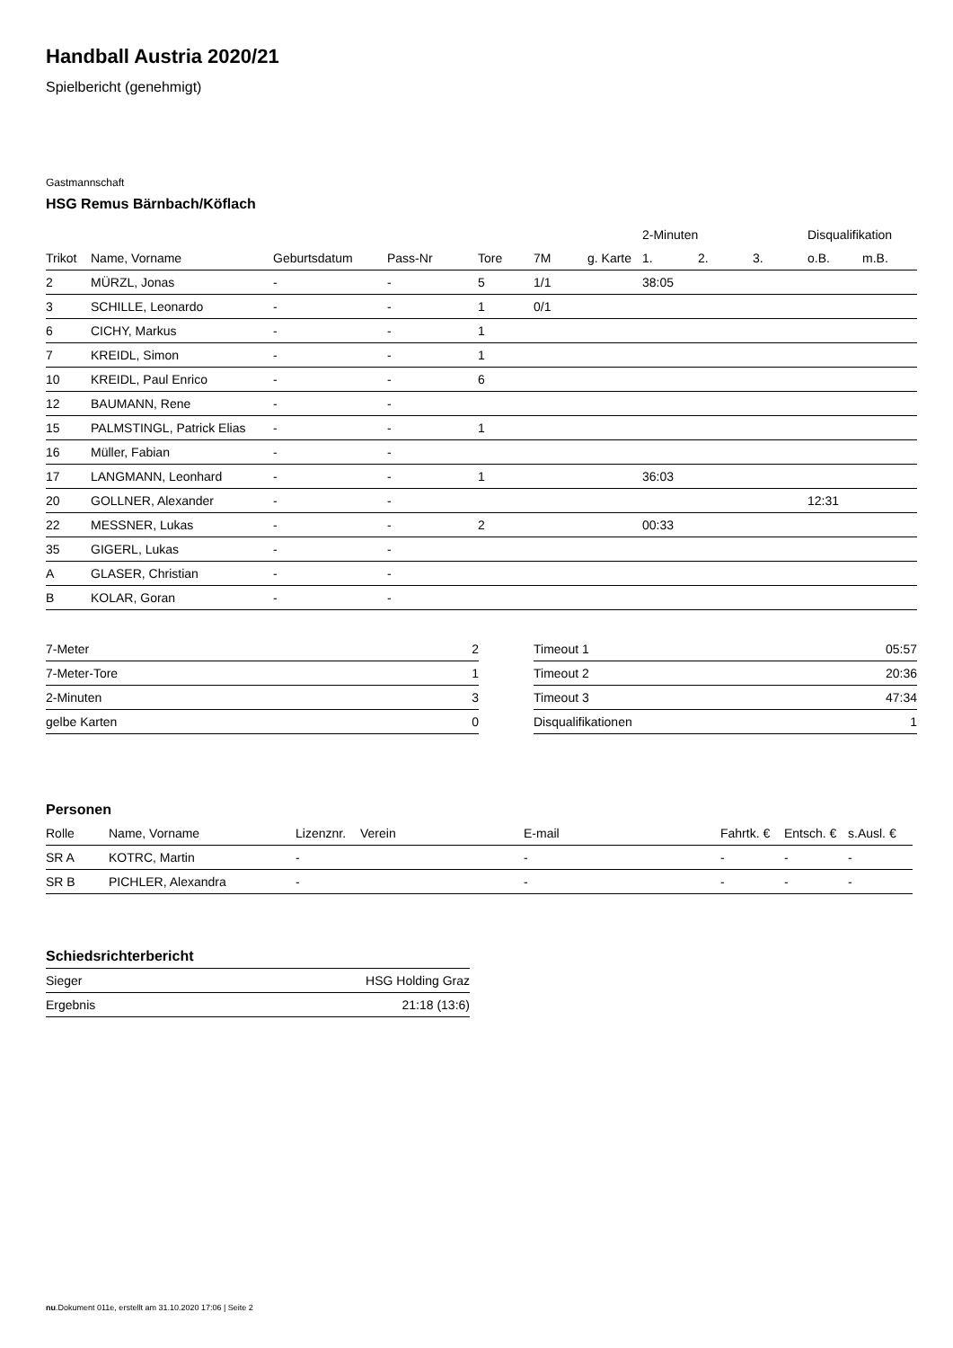Handball Austria 2020/21
Spielbericht (genehmigt)
Gastmannschaft
HSG Remus Bärnbach/Köflach
| | | | | | | | 2-Minuten | | | Disqualifikation | |
| --- | --- | --- | --- | --- | --- | --- | --- | --- | --- | --- | --- |
| Trikot | Name, Vorname | Geburtsdatum | Pass-Nr | Tore | 7M | g. Karte | 1. | 2. | 3. | o.B. | m.B. |
| 2 | MÜRZL, Jonas | - | - | 5 | 1/1 | | 38:05 | | | | |
| 3 | SCHILLE, Leonardo | - | - | 1 | 0/1 | | | | | | |
| 6 | CICHY, Markus | - | - | 1 | | | | | | | |
| 7 | KREIDL, Simon | - | - | 1 | | | | | | | |
| 10 | KREIDL, Paul Enrico | - | - | 6 | | | | | | | |
| 12 | BAUMANN, Rene | - | - | | | | | | | | |
| 15 | PALMSTINGL, Patrick Elias | - | - | 1 | | | | | | | |
| 16 | Müller, Fabian | - | - | | | | | | | | |
| 17 | LANGMANN, Leonhard | - | - | 1 | | | 36:03 | | | | |
| 20 | GOLLNER, Alexander | - | - | | | | | | | 12:31 | |
| 22 | MESSNER, Lukas | - | - | 2 | | | 00:33 | | | | |
| 35 | GIGERL, Lukas | - | - | | | | | | | | |
| A | GLASER, Christian | - | - | | | | | | | | |
| B | KOLAR, Goran | - | - | | | | | | | | |
| 7-Meter | 2 |
| 7-Meter-Tore | 1 |
| 2-Minuten | 3 |
| gelbe Karten | 0 |
| Timeout 1 | 05:57 |
| Timeout 2 | 20:36 |
| Timeout 3 | 47:34 |
| Disqualifikationen | 1 |
Personen
| Rolle | Name, Vorname | Lizenznr. | Verein | E-mail | Fahrtk. € | Entsch. € | s.Ausl. € |
| --- | --- | --- | --- | --- | --- | --- | --- |
| SR A | KOTRC, Martin | - | | - | - | - | - |
| SR B | PICHLER, Alexandra | - | | - | - | - | - |
Schiedsrichterbericht
| Sieger | HSG Holding Graz |
| Ergebnis | 21:18 (13:6) |
nu.Dokument 011e, erstellt am 31.10.2020 17:06 | Seite 2